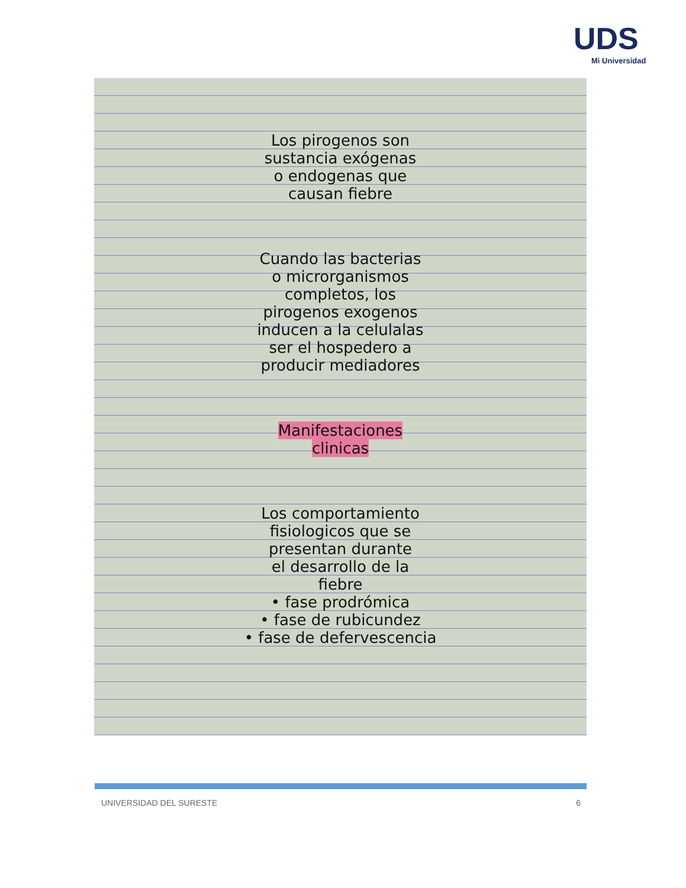UDS
Mi Universidad
Los pirogenos son
sustancia exógenas
o endogenas que
causan fiebre
Cuando las bacterias
o microrganismos
completos, los
pirogenos exogenos
inducen a la celulalas
ser el hospedero a
producir mediadores
Manifestaciones
clinicas
Los comportamiento
fisiologicos que se
presentan durante
el desarrollo de la
fiebre
• fase prodrómica
• fase de rubicundez
• fase de defervescencia
UNIVERSIDAD DEL SURESTE 6